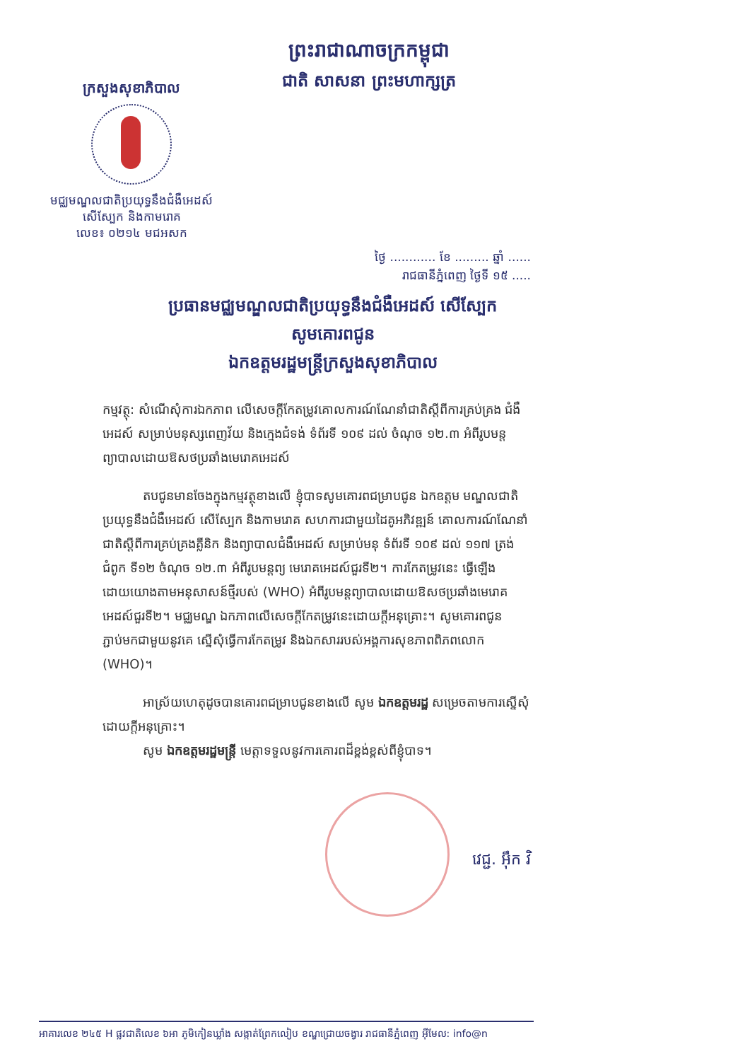ក្រសួងសុខាភិបាល
មជ្ឈមណ្ឌលជាតិប្រយុទ្ធនឹងជំងឺអេដស៍
សើស្បែក និងកាមរោគ
លេខ៖ ០២១៤ មជអសក
ព្រះរាជាណាចក្រកម្ពុជា
ជាតិ សាសនា ព្រះមហាក្សត្រ
ថ្ងៃ ............ ខែ ......... ឆ្នាំ ......
រាជធានីភ្នំពេញ ថ្ងៃទី ១៥ .....
ប្រធានមជ្ឈមណ្ឌលជាតិប្រយុទ្ធនឹងជំងឺអេដស៍ សើស្បែក
សូមគោរពជូន
ឯកឧត្តមរដ្ឋមន្ត្រីក្រសួងសុខាភិបាល
កម្មវត្ថុ: សំណើសុំការឯកភាព លើសេចក្តីកែតម្រូវគោលការណ៍ណែនាំជាតិស្តីពីការគ្រប់គ្រង ជំងឺអេដស៍ សម្រាប់មនុស្សពេញវ័យ និងក្មេងជំទង់ ទំព័រទី ១០៩ ដល់ ចំណុច ១២.៣ អំពីរូបមន្តព្យាបាលដោយឱសថប្រឆាំងមេរោគអេដស៍
តបជូនមានចែងក្នុងកម្មវត្ថុខាងលើ ខ្ញុំបាទសូមគោរពជម្រាបជូន ឯកឧត្តម មណ្ឌលជាតិប្រយុទ្ធនឹងជំងឺអេដស៍ សើស្បែក និងកាមរោគ សហការជាមួយដៃគូអភិវឌ្ឍន៍ គោលការណ៍ណែនាំជាតិស្តីពីការគ្រប់គ្រងគ្លីនិក និងព្យាបាលជំងឺអេដស៍ សម្រាប់មនុ ទំព័រទី ១០៩ ដល់ ១១៧ ត្រង់ជំពូក ទី១២ ចំណុច ១២.៣ អំពីរូបមន្តព្យ មេរោគអេដស៍ជួរទី២។ ការកែតម្រូវនេះ ធ្វើឡើងដោយយោងតាមអនុសាសន៍ថ្មីរបស់ (WHO) អំពីរូបមន្តព្យាបាលដោយឱសថប្រឆាំងមេរោគអេដស៍ជួរទី២។ មជ្ឈមណ្ឌ ឯកភាពលើសេចក្តីកែតម្រូវនេះដោយក្តីអនុគ្រោះ។ សូមគោរពជូនភ្ជាប់មកជាមួយនូវគេ ស្នើសុំធ្វើការកែតម្រូវ និងឯកសាររបស់អង្គការសុខភាពពិភពលោក (WHO)។
អាស្រ័យហេតុដូចបានគោរពជម្រាបជូនខាងលើ សូម ឯកឧត្តមរដ្ឋ សម្រេចតាមការស្នើសុំដោយក្តីអនុគ្រោះ។
សូម ឯកឧត្តមរដ្ឋមន្ត្រី មេត្តាទទួលនូវការគោរពដ៏ខ្ពង់ខ្ពស់ពីខ្ញុំបាទ។
វេជ្ជ. អ៊ឹក វិ
អាគារលេខ ២៤៥ H ផ្លូវជាតិលេខ ៦អា ភូមិកៀនឃ្លាំង សង្កាត់ព្រែកលៀប ខណ្ឌជ្រោយចង្វារ រាជធានីភ្នំពេញ អ៊ីមែល: info@n